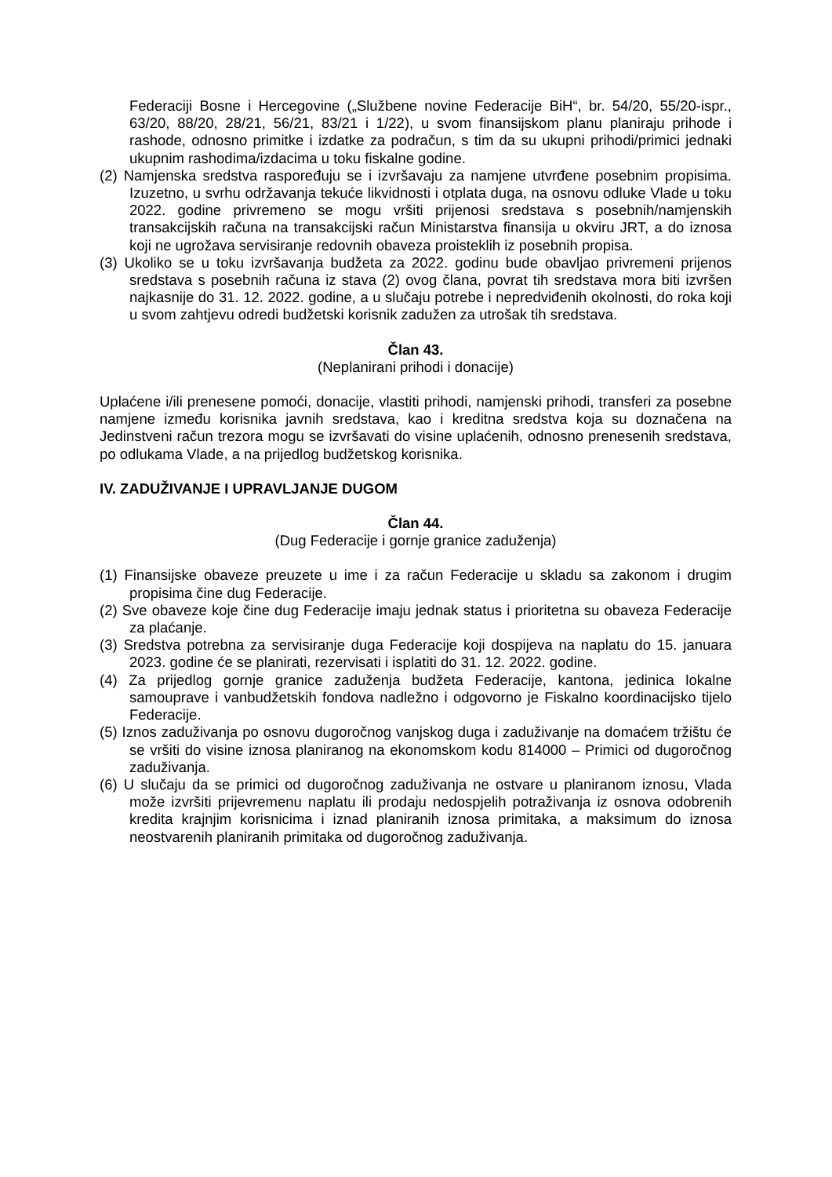Federaciji Bosne i Hercegovine („Službene novine Federacije BiH“, br. 54/20, 55/20-ispr., 63/20, 88/20, 28/21, 56/21, 83/21 i 1/22), u svom finansijskom planu planiraju prihode i rashode, odnosno primitke i izdatke za podračun, s tim da su ukupni prihodi/primici jednaki ukupnim rashodima/izdacima u toku fiskalne godine.
(2) Namjenska sredstva raspoređuju se i izvršavaju za namjene utvrđene posebnim propisima. Izuzetno, u svrhu održavanja tekuće likvidnosti i otplata duga, na osnovu odluke Vlade u toku 2022. godine privremeno se mogu vršiti prijenosi sredstava s posebnih/namjenskih transakcijskih računa na transakcijski račun Ministarstva finansija u okviru JRT, a do iznosa koji ne ugrožava servisiranje redovnih obaveza proisteklih iz posebnih propisa.
(3) Ukoliko se u toku izvršavanja budžeta za 2022. godinu bude obavljao privremeni prijenos sredstava s posebnih računa iz stava (2) ovog člana, povrat tih sredstava mora biti izvršen najkasnije do 31. 12. 2022. godine, a u slučaju potrebe i nepredviđenih okolnosti, do roka koji u svom zahtjevu odredi budžetski korisnik zadužen za utrošak tih sredstava.
Član 43.
(Neplanirani prihodi i donacije)
Uplaćene i/ili prenesene pomoći, donacije, vlastiti prihodi, namjenski prihodi, transferi za posebne namjene između korisnika javnih sredstava, kao i kreditna sredstva koja su doznačena na Jedinstveni račun trezora mogu se izvršavati do visine uplaćenih, odnosno prenesenih sredstava, po odlukama Vlade, a na prijedlog budžetskog korisnika.
IV. ZADUŽIVANJE I UPRAVLJANJE DUGOM
Član 44.
(Dug Federacije i gornje granice zaduženja)
(1) Finansijske obaveze preuzete u ime i za račun Federacije u skladu sa zakonom i drugim propisima čine dug Federacije.
(2) Sve obaveze koje čine dug Federacije imaju jednak status i prioritetna su obaveza Federacije za plaćanje.
(3) Sredstva potrebna za servisiranje duga Federacije koji dospijeva na naplatu do 15. januara 2023. godine će se planirati, rezervisati i isplatiti do 31. 12. 2022. godine.
(4) Za prijedlog gornje granice zaduženja budžeta Federacije, kantona, jedinica lokalne samouprave i vanbudžetskih fondova nadležno i odgovorno je Fiskalno koordinacijsko tijelo Federacije.
(5) Iznos zaduživanja po osnovu dugoročnog vanjskog duga i zaduživanje na domaćem tržištu će se vršiti do visine iznosa planiranog na ekonomskom kodu 814000 – Primici od dugoročnog zaduživanja.
(6) U slučaju da se primici od dugoročnog zaduživanja ne ostvare u planiranom iznosu, Vlada može izvršiti prijevremenu naplatu ili prodaju nedospjelih potraživanja iz osnova odobrenih kredita krajnjim korisnicima i iznad planiranih iznosa primitaka, a maksimum do iznosa neostvarenih planiranih primitaka od dugoročnog zaduživanja.